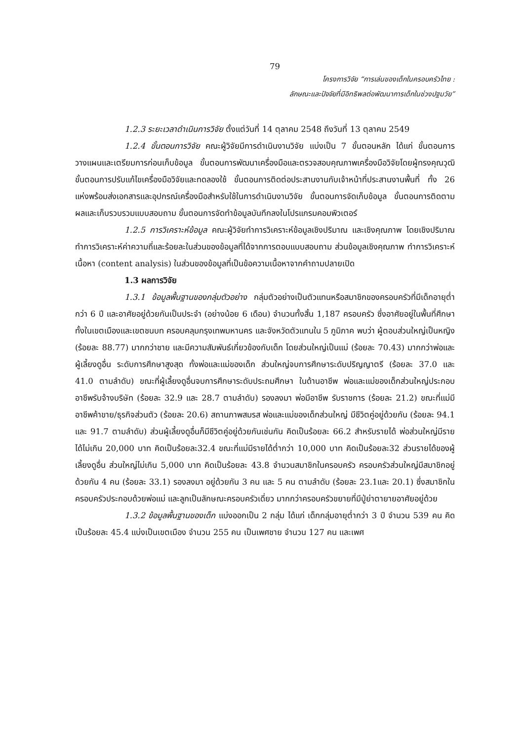79
โครงการวิจัย “การเล่นของเด็กในครอบครัวไทย :
ลักษณะและปัจจัยที่มีอิทธิพลต่อพัฒนาการเด็กในช่วงปฐมวัย”
1.2.3 ระยะเวลาดำเนินการวิจัย ตั้งแต่วันที่ 14 ตุลาคม 2548 ถึงวันที่ 13 ตุลาคม 2549
1.2.4 ขั้นตอนการวิจัย คณะผู้วิจัยมีการดำเนินงานวิจัย แบ่งเป็น 7 ขั้นตอนหลัก ได้แก่ ขั้นตอนการวางแผนและเตรียมการก่อนเก็บข้อมูล ขั้นตอนการพัฒนาเครื่องมือและตรวจสอบคุณภาพเครื่องมือวิจัยโดยผู้ทรงคุณวุฒิ ขั้นตอนการปรับแก้ไขเครื่องมือวิจัยและทดลองใช้ ขั้นตอนการติดต่อประสานงานกับเจ้าหน้าที่ประสานงานพื้นที่ ทั้ง 26 แห่งพร้อมส่งเอกสารและอุปกรณ์เครื่องมือสำหรับใช้ในการดำเนินงานวิจัย ขั้นตอนการจัดเก็บข้อมูล ขั้นตอนการติดตามผลและเก็บรวบรวมแบบสอบถาม ขั้นตอนการจัดทำข้อมูลบันทึกลงในโปรแกรมคอมพิวเตอร์
1.2.5 การวิเคราะห์ข้อมูล คณะผู้วิจัยทำการวิเคราะห์ข้อมูลเชิงปริมาณ และเชิงคุณภาพ โดยเชิงปริมาณทำการวิเคราะห์ค่าความถี่และร้อยละในส่วนของข้อมูลที่ได้จากการตอบแบบสอบถาม ส่วนข้อมูลเชิงคุณภาพ ทำการวิเคราะห์เนื้อหา (content analysis) ในส่วนของข้อมูลที่เป็นข้อความเนื้อหาจากคำถามปลายเปิด
1.3 ผลการวิจัย
1.3.1 ข้อมูลพื้นฐานของกลุ่มตัวอย่าง กลุ่มตัวอย่างเป็นตัวแทนหรือสมาชิกของครอบครัวที่มีเด็กอายุต่ำกว่า 6 ปี และอาศัยอยู่ด้วยกันเป็นประจำ (อย่างน้อย 6 เดือน) จำนวนทั้งสิ้น 1,187 ครอบครัว ซึ่งอาศัยอยู่ในพื้นที่ศึกษา ทั้งในเขตเมืองและเขตชนบท ครอบคลุมกรุงเทพมหานคร และจังหวัดตัวแทนใน 5 ภูมิภาค พบว่า ผู้ตอบส่วนใหญ่เป็นหญิง (ร้อยละ 88.77) มากกว่าชาย และมีความสัมพันธ์เกี่ยวข้องกับเด็ก โดยส่วนใหญ่เป็นแม่ (ร้อยละ 70.43) มากกว่าพ่อและผู้เลี้ยงดูอื่น ระดับการศึกษาสูงสุด ทั้งพ่อและแม่ของเด็ก ส่วนใหญ่จบการศึกษาระดับปริญญาตรี (ร้อยละ 37.0 และ 41.0 ตามลำดับ) ขณะที่ผู้เลี้ยงดูอื่นจบการศึกษาระดับประถมศึกษา ในด้านอาชีพ พ่อและแม่ของเด็กส่วนใหญ่ประกอบอาชีพรับจ้างบริษัท (ร้อยละ 32.9 และ 28.7 ตามลำดับ) รองลงมา พ่อมีอาชีพ รับราชการ (ร้อยละ 21.2) ขณะที่แม่มีอาชีพค้าขาย/ธุรกิจส่วนตัว (ร้อยละ 20.6) สถานภาพสมรส พ่อและแม่ของเด็กส่วนใหญ่ มีชีวิตคู่อยู่ด้วยกัน (ร้อยละ 94.1 และ 91.7 ตามลำดับ) ส่วนผู้เลี้ยงดูอื่นก็มีชีวิตคู่อยู่ด้วยกันเช่นกัน คิดเป็นร้อยละ 66.2 สำหรับรายได้ พ่อส่วนใหญ่มีรายได้ไม่เกิน 20,000 บาท คิดเป็นร้อยละ32.4 ขณะที่แม่มีรายได้ต่ำกว่า 10,000 บาท คิดเป็นร้อยละ32 ส่วนรายได้ของผู้เลี้ยงดูอื่น ส่วนใหญ่ไม่เกิน 5,000 บาท คิดเป็นร้อยละ 43.8 จำนวนสมาชิกในครอบครัว ครอบครัวส่วนใหญ่มีสมาชิกอยู่ด้วยกัน 4 คน (ร้อยละ 33.1) รองลงมา อยู่ด้วยกัน 3 คน และ 5 คน ตามลำดับ (ร้อยละ 23.1และ 20.1) ซึ่งสมาชิกในครอบครัวประกอบด้วยพ่อแม่ และลูกเป็นลักษณะครอบครัวเดี่ยว มากกว่าครอบครัวขยายที่มีปู่ย่าตายายอาศัยอยู่ด้วย
1.3.2 ข้อมูลพื้นฐานของเด็ก แบ่งออกเป็น 2 กลุ่ม ได้แก่ เด็กกลุ่มอายุต่ำกว่า 3 ปี จำนวน 539 คน คิดเป็นร้อยละ 45.4 แบ่งเป็นเขตเมือง จำนวน 255 คน เป็นเพศชาย จำนวน 127 คน และเพศ